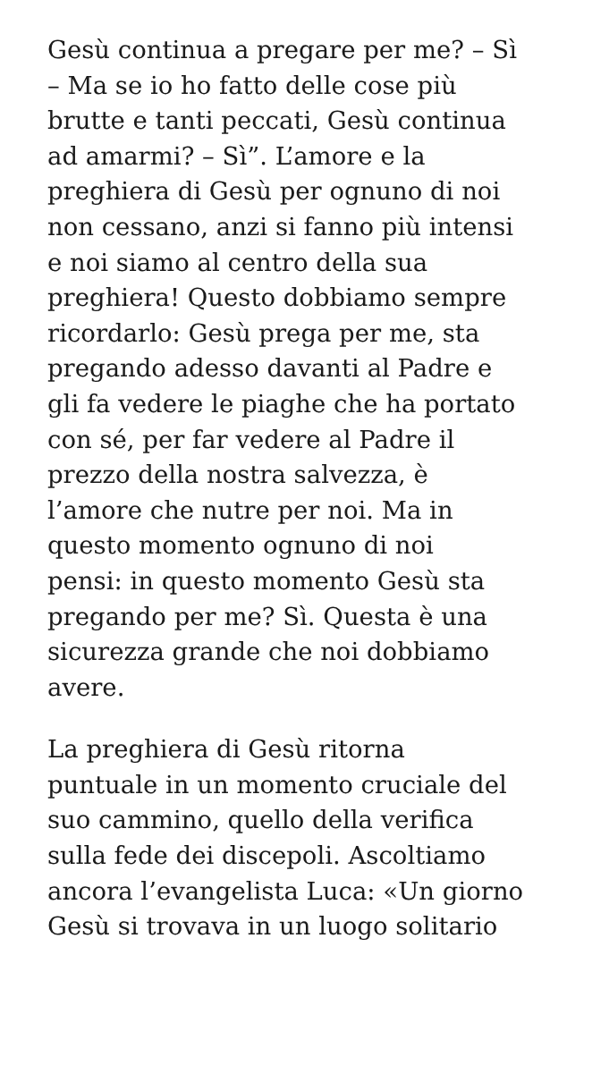Gesù continua a pregare per me? – Sì
– Ma se io ho fatto delle cose più
brutte e tanti peccati, Gesù continua
ad amarmi? – Sì”. L’amore e la
preghiera di Gesù per ognuno di noi
non cessano, anzi si fanno più intensi
e noi siamo al centro della sua
preghiera! Questo dobbiamo sempre
ricordarlo: Gesù prega per me, sta
pregando adesso davanti al Padre e
gli fa vedere le piaghe che ha portato
con sé, per far vedere al Padre il
prezzo della nostra salvezza, è
l’amore che nutre per noi. Ma in
questo momento ognuno di noi
pensi: in questo momento Gesù sta
pregando per me? Sì. Questa è una
sicurezza grande che noi dobbiamo
avere.
La preghiera di Gesù ritorna
puntuale in un momento cruciale del
suo cammino, quello della verifica
sulla fede dei discepoli. Ascoltiamo
ancora l’evangelista Luca: «Un giorno
Gesù si trovava in un luogo solitario